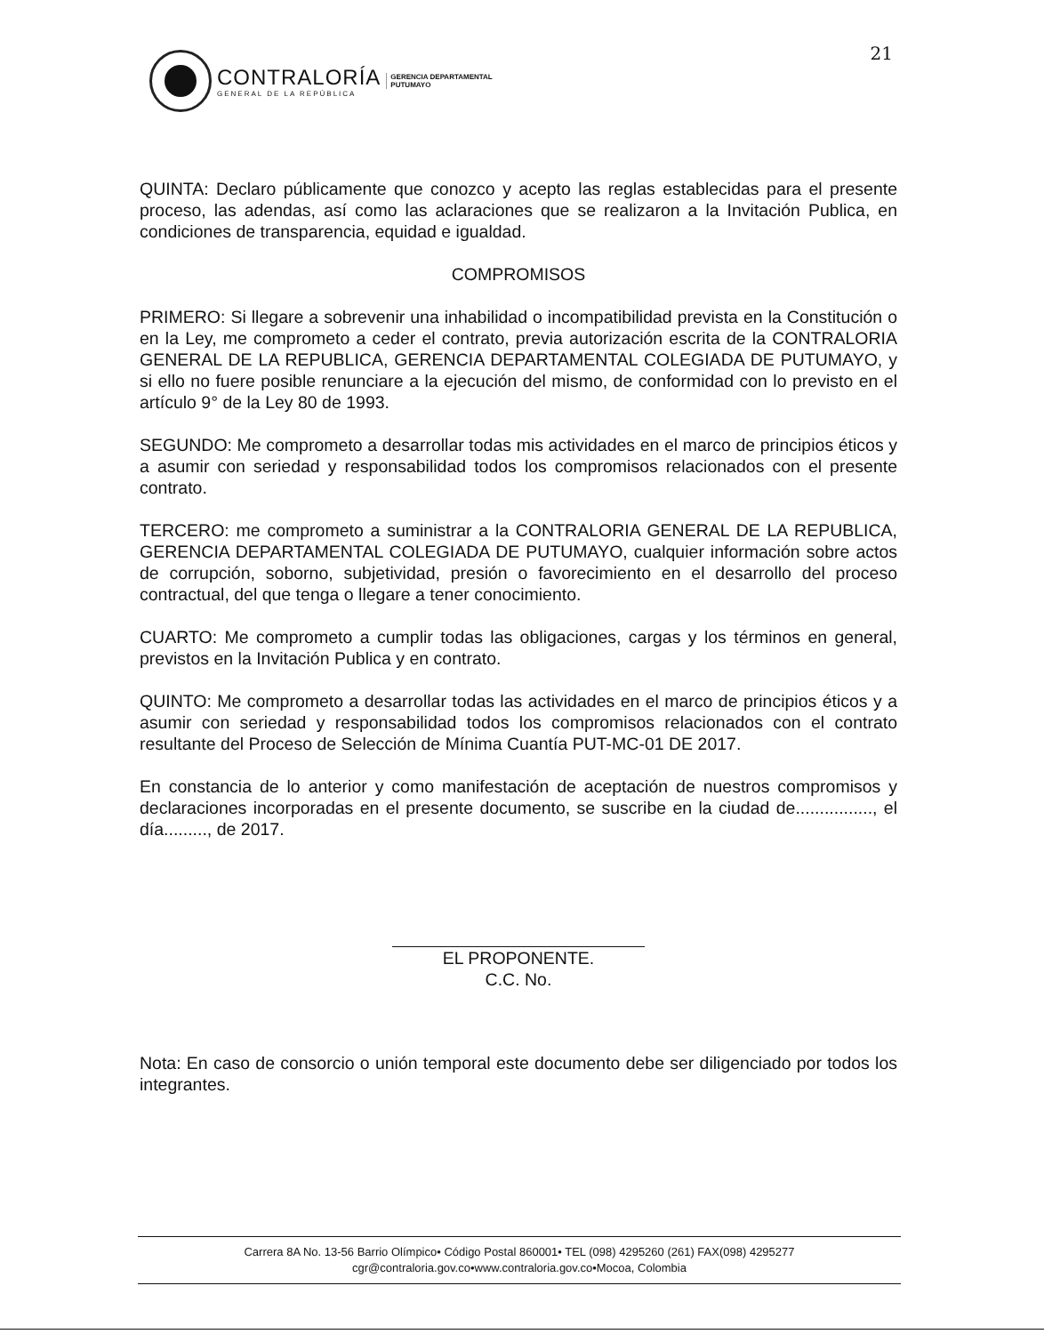21
CONTRALORÍA
GENERAL DE LA REPÚBLICA
GERENCIA DEPARTAMENTAL
PUTUMAYO
QUINTA: Declaro públicamente que conozco y acepto las reglas establecidas para el presente proceso, las adendas, así como las aclaraciones que se realizaron a la Invitación Publica, en condiciones de transparencia, equidad e igualdad.
COMPROMISOS
PRIMERO: Si llegare a sobrevenir una inhabilidad o incompatibilidad prevista en la Constitución o en la Ley, me comprometo a ceder el contrato, previa autorización escrita de la CONTRALORIA GENERAL DE LA REPUBLICA, GERENCIA DEPARTAMENTAL COLEGIADA DE PUTUMAYO, y si ello no fuere posible renunciare a la ejecución del mismo, de conformidad con lo previsto en el artículo 9° de la Ley 80 de 1993.
SEGUNDO: Me comprometo a desarrollar todas mis actividades en el marco de principios éticos y a asumir con seriedad y responsabilidad todos los compromisos relacionados con el presente contrato.
TERCERO: me comprometo a suministrar a la CONTRALORIA GENERAL DE LA REPUBLICA, GERENCIA DEPARTAMENTAL COLEGIADA DE PUTUMAYO, cualquier información sobre actos de corrupción, soborno, subjetividad, presión o favorecimiento en el desarrollo del proceso contractual, del que tenga o llegare a tener conocimiento.
CUARTO: Me comprometo a cumplir todas las obligaciones, cargas y los términos en general, previstos en la Invitación Publica y en contrato.
QUINTO: Me comprometo a desarrollar todas las actividades en el marco de principios éticos y a asumir con seriedad y responsabilidad todos los compromisos relacionados con el contrato resultante del Proceso de Selección de Mínima Cuantía PUT-MC-01 DE 2017.
En constancia de lo anterior y como manifestación de aceptación de nuestros compromisos y declaraciones incorporadas en el presente documento, se suscribe en la ciudad de................, el día........., de 2017.
EL PROPONENTE.
C.C. No.
Nota: En caso de consorcio o unión temporal este documento debe ser diligenciado por todos los integrantes.
Carrera 8A No. 13-56 Barrio Olímpico• Código Postal 860001• TEL (098) 4295260 (261) FAX(098) 4295277
cgr@contraloria.gov.co•www.contraloria.gov.co•Mocoa, Colombia